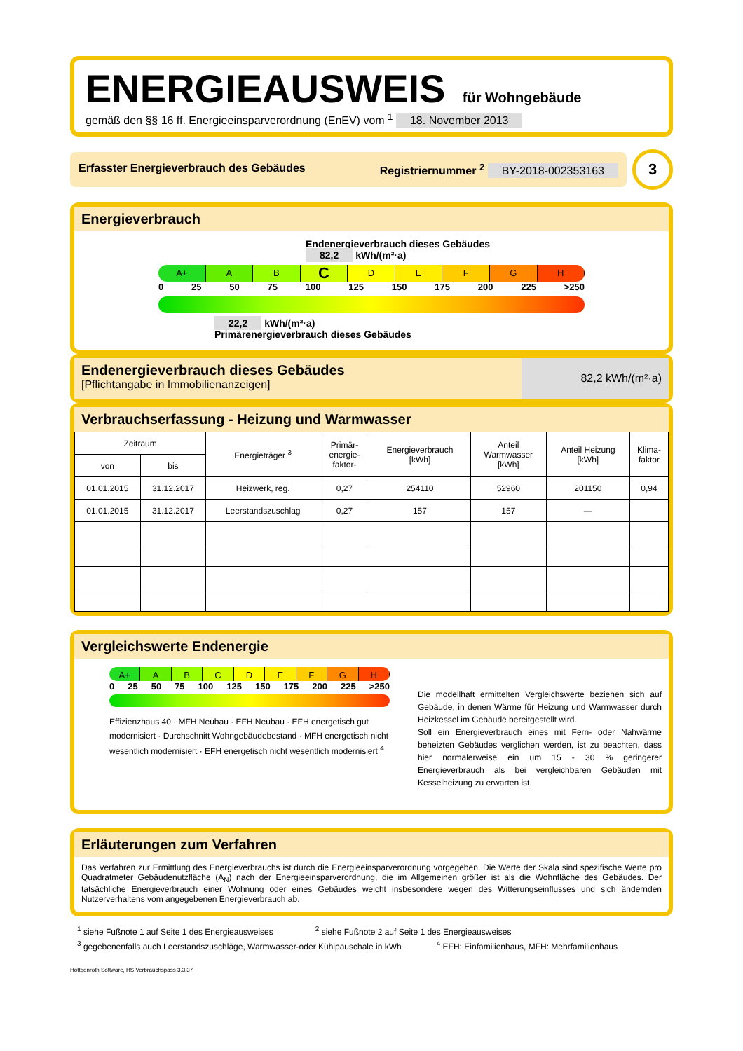ENERGIEAUSWEIS für Wohngebäude
gemäß den §§ 16 ff. Energieeinsparverordnung (EnEV) vom <sup>1</sup> 18. November 2013
Erfasster Energieverbrauch des Gebäudes Registriernummer <sup>2</sup> BY-2018-002353163
3
Energieverbrauch
Endenergieverbrauch dieses Gebäudes
82,2 kWh/(m²·a)
A+ A B
C
D E F G H
0 25 50 75 100 125 150 175 200 225 >250
22,2 kWh/(m²·a)
Primärenergieverbrauch dieses Gebäudes
Endenergieverbrauch dieses Gebäudes
[Pflichtangabe in Immobilienanzeigen]
82,2 kWh/(m²·a)
Verbrauchserfassung - Heizung und Warmwasser
| Zeitraum | | Energieträger <sup>3</sup> | Primär- energie- faktor- | Energieverbrauch [kWh] | Anteil Warmwasser [kWh] | Anteil Heizung [kWh] | Klima- faktor |
| --- | --- | --- | --- | --- | --- | --- | --- |
| von | bis | | | | | | |
| 01.01.2015 | 31.12.2017 | Heizwerk, reg. | 0,27 | 254110 | 52960 | 201150 | 0,94 |
| 01.01.2015 | 31.12.2017 | Leerstandszuschlag | 0,27 | 157 | 157 | — | |
Vergleichswerte Endenergie
A+ A B C D E F G H
0 25 50 75 100 125 150 175 200 225 >250
Effizienzhaus 40 · MFH Neubau · EFH Neubau · EFH energetisch gut modernisiert · Durchschnitt Wohngebäudebestand · MFH energetisch nicht wesentlich modernisiert · EFH energetisch nicht wesentlich modernisiert <sup>4</sup>
Die modellhaft ermittelten Vergleichswerte beziehen sich auf Gebäude, in denen Wärme für Heizung und Warmwasser durch Heizkessel im Gebäude bereitgestellt wird.
Soll ein Energieverbrauch eines mit Fern- oder Nahwärme beheizten Gebäudes verglichen werden, ist zu beachten, dass hier normalerweise ein um 15 - 30 % geringerer Energieverbrauch als bei vergleichbaren Gebäuden mit Kesselheizung zu erwarten ist.
Erläuterungen zum Verfahren
Das Verfahren zur Ermittlung des Energieverbrauchs ist durch die Energieeinsparverordnung vorgegeben. Die Werte der Skala sind spezifische Werte pro Quadratmeter Gebäudenutzfläche (A<sub>N</sub>) nach der Energieeinsparverordnung, die im Allgemeinen größer ist als die Wohnfläche des Gebäudes. Der tatsächliche Energieverbrauch einer Wohnung oder eines Gebäudes weicht insbesondere wegen des Witterungseinflusses und sich ändernden Nutzerverhaltens vom angegebenen Energieverbrauch ab.
<sup>1</sup> siehe Fußnote 1 auf Seite 1 des Energieausweises <sup>2</sup> siehe Fußnote 2 auf Seite 1 des Energieausweises
<sup>3</sup> gegebenenfalls auch Leerstandszuschläge, Warmwasser-oder Kühlpauschale in kWh <sup>4</sup> EFH: Einfamilienhaus, MFH: Mehrfamilienhaus
Hottgenroth Software, HS Verbrauchspass 3.3.37